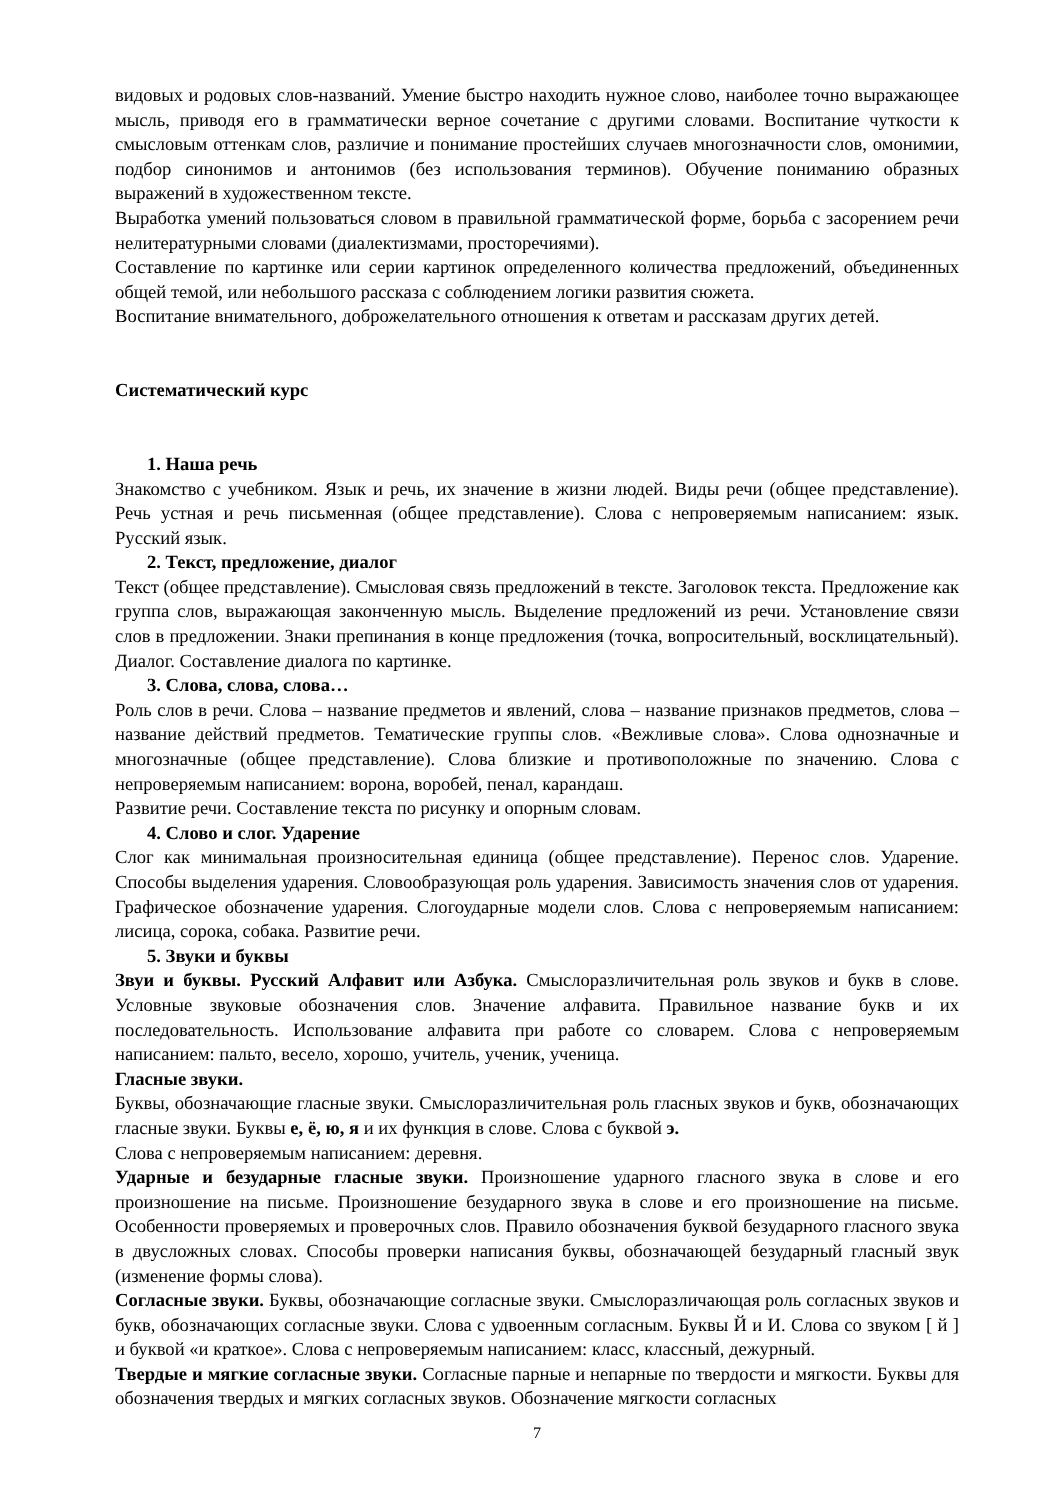видовых и родовых слов-названий. Умение быстро находить нужное слово, наиболее точно выражающее мысль, приводя его в грамматически верное сочетание с другими словами. Воспитание чуткости к смысловым оттенкам слов, различие и понимание простейших случаев многозначности слов, омонимии, подбор синонимов и антонимов (без использования терминов). Обучение пониманию образных выражений в художественном тексте.
Выработка умений пользоваться словом в правильной грамматической форме, борьба с засорением речи нелитературными словами (диалектизмами, просторечиями).
Составление по картинке или серии картинок определенного количества предложений, объединенных общей темой, или небольшого рассказа с соблюдением логики развития сюжета.
Воспитание внимательного, доброжелательного отношения к ответам и рассказам других детей.
Систематический курс
1. Наша речь
Знакомство с учебником. Язык и речь, их значение в жизни людей. Виды речи (общее представление). Речь устная и речь письменная (общее представление). Слова с непроверяемым написанием: язык. Русский язык.
2. Текст, предложение, диалог
Текст (общее представление). Смысловая связь предложений в тексте. Заголовок текста. Предложение как группа слов, выражающая законченную мысль. Выделение предложений из речи. Установление связи слов в предложении. Знаки препинания в конце предложения (точка, вопросительный, восклицательный). Диалог. Составление диалога по картинке.
3. Слова, слова, слова…
Роль слов в речи. Слова – название предметов и явлений, слова – название признаков предметов, слова – название действий предметов. Тематические группы слов. «Вежливые слова». Слова однозначные и многозначные (общее представление). Слова близкие и противоположные по значению. Слова с непроверяемым написанием: ворона, воробей, пенал, карандаш.
Развитие речи. Составление текста по рисунку и опорным словам.
4. Слово и слог. Ударение
Слог как минимальная произносительная единица (общее представление). Перенос слов. Ударение. Способы выделения ударения. Словообразующая роль ударения. Зависимость значения слов от ударения. Графическое обозначение ударения. Слогоударные модели слов. Слова с непроверяемым написанием: лисица, сорока, собака. Развитие речи.
5. Звуки и буквы
Звуи и буквы. Русский Алфавит или Азбука. Смыслоразличительная роль звуков и букв в слове. Условные звуковые обозначения слов. Значение алфавита. Правильное название букв и их последовательность. Использование алфавита при работе со словарем. Слова с непроверяемым написанием: пальто, весело, хорошо, учитель, ученик, ученица.
Гласные звуки.
Буквы, обозначающие гласные звуки. Смыслоразличительная роль гласных звуков и букв, обозначающих гласные звуки. Буквы е, ё, ю, я и их функция в слове. Слова с буквой э.
Слова с непроверяемым написанием: деревня.
Ударные и безударные гласные звуки. Произношение ударного гласного звука в слове и его произношение на письме. Произношение безударного звука в слове и его произношение на письме. Особенности проверяемых и проверочных слов. Правило обозначения буквой безударного гласного звука в двусложных словах. Способы проверки написания буквы, обозначающей безударный гласный звук (изменение формы слова).
Согласные звуки. Буквы, обозначающие согласные звуки. Смыслоразличающая роль согласных звуков и букв, обозначающих согласные звуки. Слова с удвоенным согласным. Буквы Й и И. Слова со звуком [ й ] и буквой «и краткое». Слова с непроверяемым написанием: класс, классный, дежурный.
Твердые и мягкие согласные звуки. Согласные парные и непарные по твердости и мягкости. Буквы для обозначения твердых и мягких согласных звуков. Обозначение мягкости согласных
7